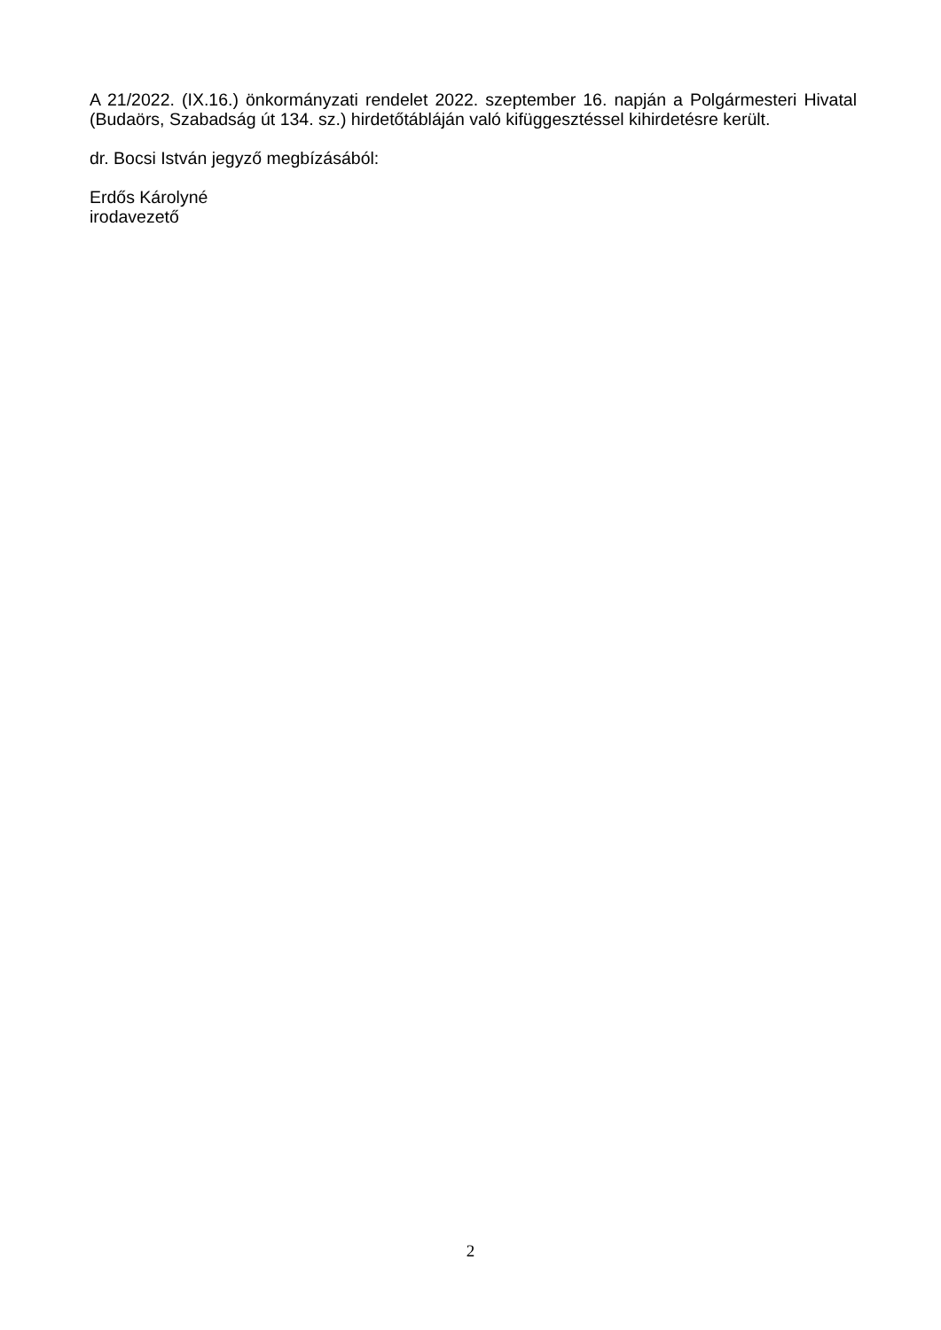A 21/2022. (IX.16.) önkormányzati rendelet 2022. szeptember 16. napján a Polgármesteri Hivatal (Budaörs, Szabadság út 134. sz.) hirdetőtábláján való kifüggesztéssel kihirdetésre került.
dr. Bocsi István jegyző megbízásából:
Erdős Károlyné
irodavezető
2